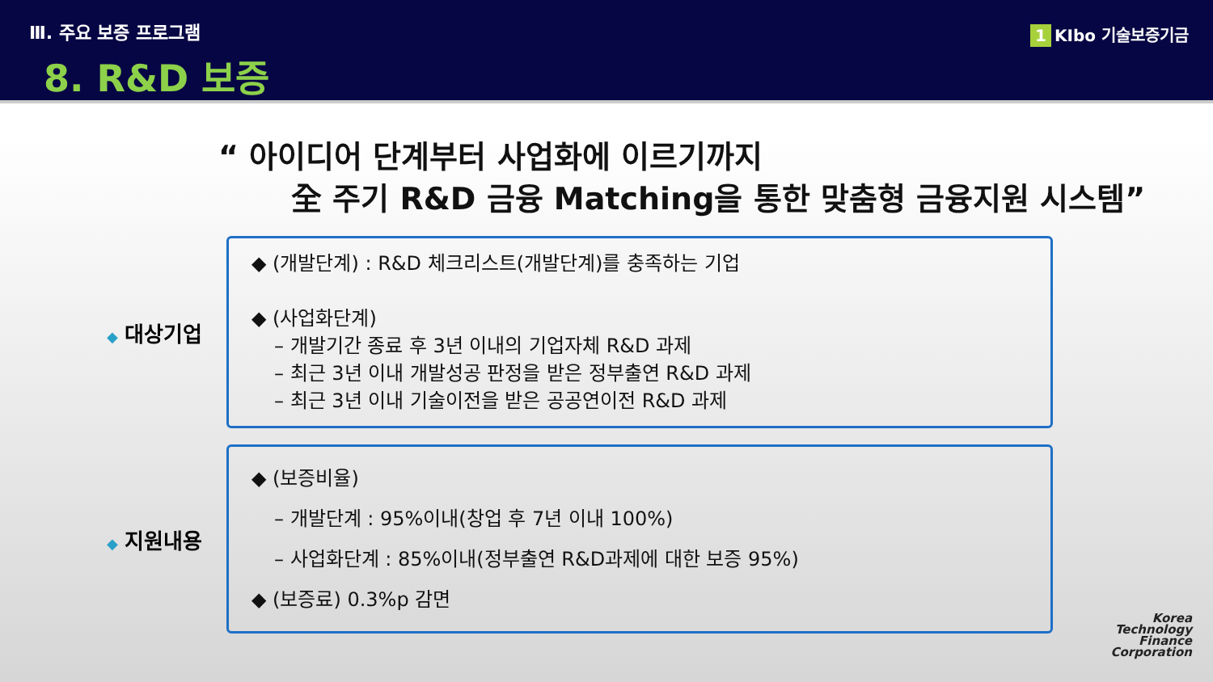Ⅲ. 주요 보증 프로그램
8. R&D 보증
1 KIbo 기술보증기금
“ 아이디어 단계부터 사업화에 이르기까지
全 주기 R&D 금융 Matching을 통한 맞춤형 금융지원 시스템”
◆ 대상기업
◆ (개발단계) : R&D 체크리스트(개발단계)를 충족하는 기업
◆ (사업화단계)
– 개발기간 종료 후 3년 이내의 기업자체 R&D 과제
– 최근 3년 이내 개발성공 판정을 받은 정부출연 R&D 과제
– 최근 3년 이내 기술이전을 받은 공공연이전 R&D 과제
◆ 지원내용
◆ (보증비율)
– 개발단계 : 95%이내(창업 후 7년 이내 100%)
– 사업화단계 : 85%이내(정부출연 R&D과제에 대한 보증 95%)
◆ (보증료) 0.3%p 감면
Korea
Technology
Finance
Corporation